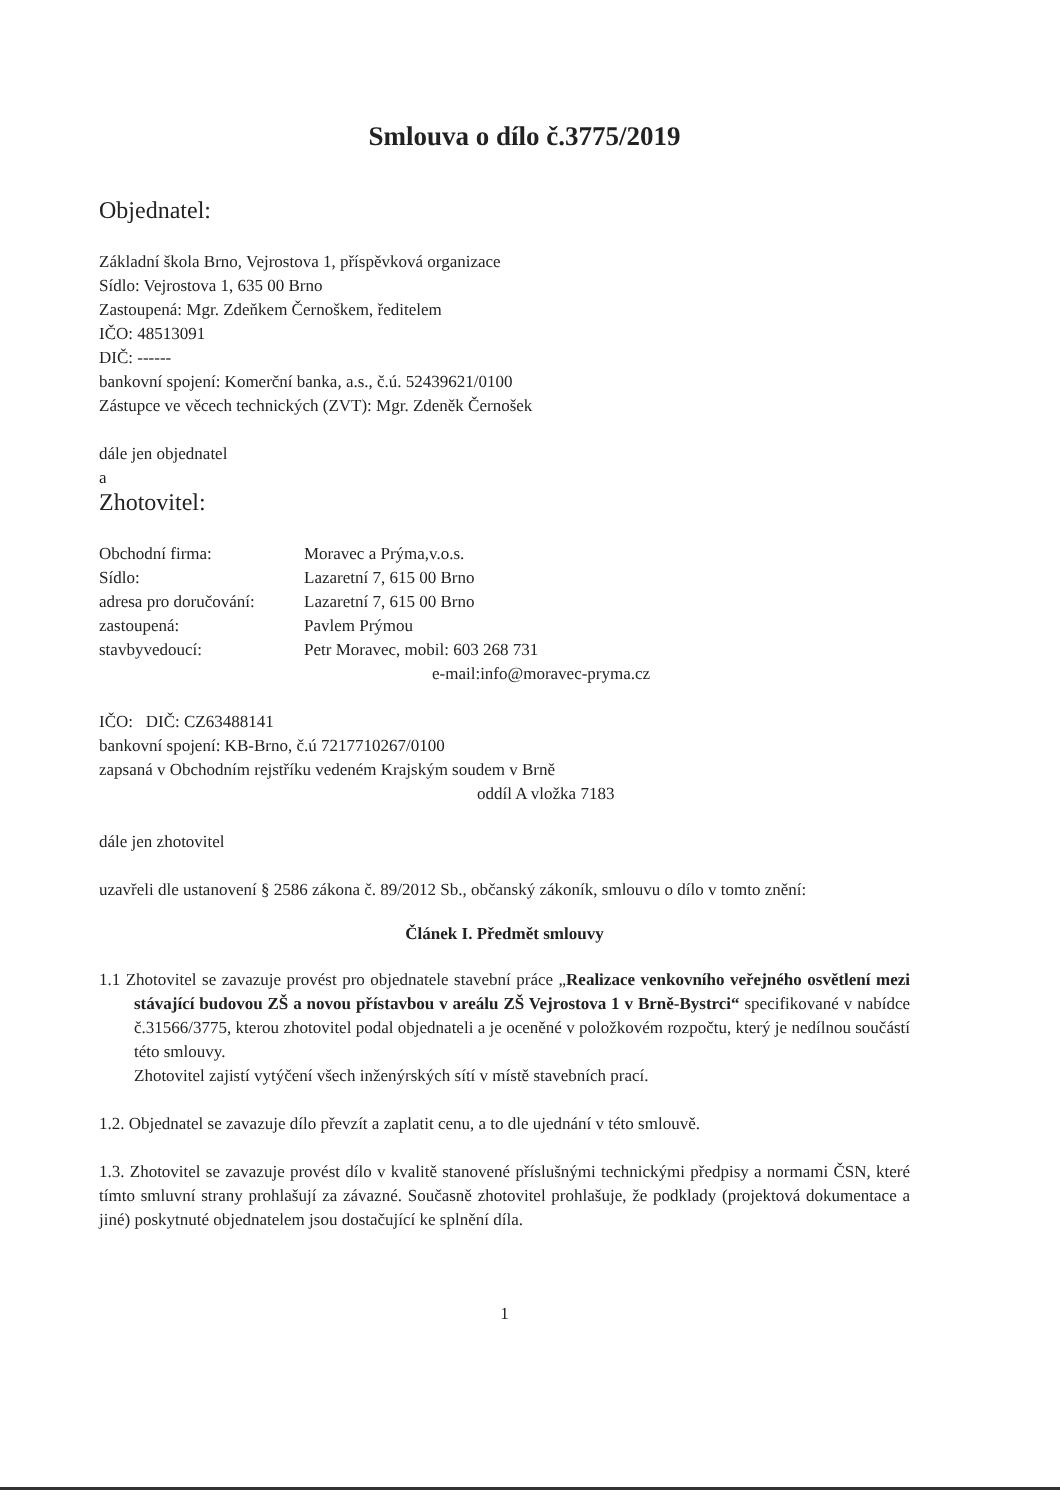Smlouva o dílo č.3775/2019
Objednatel:
Základní škola Brno, Vejrostova 1, příspěvková organizace
Sídlo: Vejrostova 1, 635 00 Brno
Zastoupená: Mgr. Zdeňkem Černoškem, ředitelem
IČO: 48513091
DIČ: ------
bankovní spojení: Komerční banka, a.s., č.ú. 52439621/0100
Zástupce ve věcech technických (ZVT): Mgr. Zdeněk Černošek
dále jen objednatel
a
Zhotovitel:
Obchodní firma: Moravec a Prýma,v.o.s.
Sídlo: Lazaretní 7, 615 00 Brno
adresa pro doručování: Lazaretní 7, 615 00 Brno
zastoupená: Pavlem Prýmou
stavbyvedoucí: Petr Moravec, mobil: 603 268 731
e-mail:info@moravec-pryma.cz
IČO: DIČ: CZ63488141
bankovní spojení: KB-Brno, č.ú 7217710267/0100
zapsaná v Obchodním rejstříku vedeném Krajským soudem v Brně
oddíl A vložka 7183
dále jen zhotovitel
uzavřeli dle ustanovení § 2586 zákona č. 89/2012 Sb., občanský zákoník, smlouvu o dílo v tomto znění:
Článek I. Předmět smlouvy
1.1 Zhotovitel se zavazuje provést pro objednatele stavební práce „Realizace venkovního veřejného osvětlení mezi stávající budovou ZŠ a novou přístavbou v areálu ZŠ Vejrostova 1 v Brně-Bystrci“ specifikované v nabídce č.31566/3775, kterou zhotovitel podal objednateli a je oceněné v položkovém rozpočtu, který je nedílnou součástí této smlouvy.
Zhotovitel zajistí vytýčení všech inženýrských sítí v místě stavebních prací.
1.2. Objednatel se zavazuje dílo převzít a zaplatit cenu, a to dle ujednání v této smlouvě.
1.3. Zhotovitel se zavazuje provést dílo v kvalitě stanovené příslušnými technickými předpisy a normami ČSN, které tímto smluvní strany prohlašují za závazné. Současně zhotovitel prohlašuje, že podklady (projektová dokumentace a jiné) poskytnuté objednatelem jsou dostačující ke splnění díla.
1